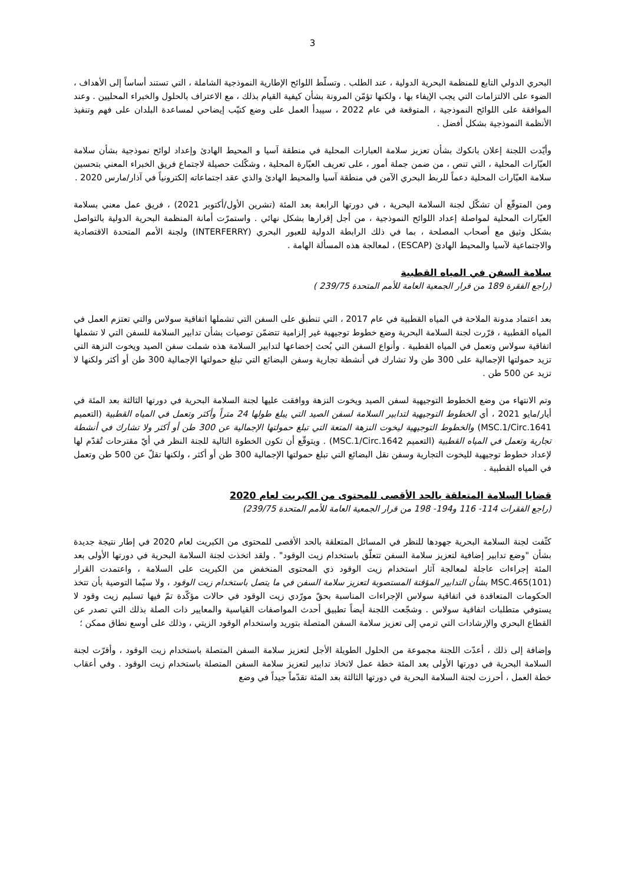3
البحري الدولي التابع للمنظمة البحرية الدولية ، عند الطلب . وتسلّط اللوائح الإطارية النموذجية الشاملة ، التي تستند أساساً إلى الأهداف ، الضوء على الالتزامات التي يجب الإيفاء بها ، ولكنها تؤمّن المرونة بشأن كيفية القيام بذلك ، مع الاعتراف بالحلول والخبراء المحليين . وعند الموافقة على اللوائح النموذجية ، المتوقعة في عام 2022 ، سيبدأ العمل على وضع كتيّب إيضاحي لمساعدة البلدان على فهم وتنفيذ الأنظمة النموذجية بشكل أفضل .
وأيّدت اللجنة إعلان بانكوك بشأن تعزيز سلامة العبارات المحلية في منطقة آسيا و المحيط الهادئ وإعداد لوائح نموذجية بشأن سلامة العبّارات المحلية ، التي تنص ، من ضمن جملة أمور ، على تعريف العبّارة المحلية ، وشكّلت حصيلة لاجتماع فريق الخبراء المعني بتحسين سلامة العبّارات المحلية دعماً للربط البحري الآمن في منطقة آسيا والمحيط الهادئ والذي عقد اجتماعاته إلكترونياً في آذار/مارس 2020 .
ومن المتوقّع أن تشكّل لجنة السلامة البحرية ، في دورتها الرابعة بعد المئة (تشرين الأول/أكتوبر 2021) ، فريق عمل معني بسلامة العبّارات المحلية لمواصلة إعداد اللوائح النموذجية ، من أجل إقرارها بشكل نهائي . واستمرّت أمانة المنظمة البحرية الدولية بالتواصل بشكل وثيق مع أصحاب المصلحة ، بما في ذلك الرابطة الدولية للعبور البحري (INTERFERRY) ولجنة الأمم المتحدة الاقتصادية والاجتماعية لآسيا والمحيط الهادئ (ESCAP) ، لمعالجة هذه المسألة الهامة .
سلامة السفن في المياه القطبية
(راجع الفقرة 189 من قرار الجمعية العامة للأمم المتحدة 239/75 )
بعد اعتماد مدونة الملاحة في المياه القطبية في عام 2017 ، التي تنطبق على السفن التي تشملها اتفاقية سولاس والتي تعتزم العمل في المياه القطبية ، قرّرت لجنة السلامة البحرية وضع خطوط توجيهية غير إلزامية تتضمّن توصيات بشأن تدابير السلامة للسفن التي لا تشملها اتفاقية سولاس وتعمل في المياه القطبية . وأنواع السفن التي بُحث إخضاعها لتدابير السلامة هذه شملت سفن الصيد ويخوت النزهة التي تزيد حمولتها الإجمالية على 300 طن ولا تشارك في أنشطة تجارية وسفن البضائع التي تبلغ حمولتها الإجمالية 300 طن أو أكثر ولكنها لا تزيد عن 500 طن .
وتم الانتهاء من وضع الخطوط التوجيهية لسفن الصيد ويخوت النزهة ووافقت عليها لجنة السلامة البحرية في دورتها الثالثة بعد المئة في أيار/مايو 2021 ، أي الخطوط التوجيهية لتدابير السلامة لسفن الصيد التي يبلغ طولها 24 متراً وأكثر وتعمل في المياه القطبية (التعميم MSC.1/Circ.1641) والخطوط التوجيهية ليخوت النزهة المتعة التي تبلغ حمولتها الإجمالية عن 300 طن أو أكثر ولا تشارك في أنشطة تجارية وتعمل في المياه القطبية (التعميم MSC.1/Circ.1642) . ويتوقّع أن تكون الخطوة التالية للجنة النظر في أيّ مقترحات تُقدّم لها لإعداد خطوط توجيهية لليخوت التجارية وسفن نقل البضائع التي تبلغ حمولتها الإجمالية 300 طن أو أكثر ، ولكنها تقلّ عن 500 طن وتعمل في المياه القطبية .
قضايا السلامة المتعلقة بالحد الأقصى للمحتوى من الكبريت لعام 2020
(راجع الفقرات 114- 116 و194- 198 من قرار الجمعية العامة للأمم المتحدة 239/75)
كثّفت لجنة السلامة البحرية جهودها للنظر في المسائل المتعلقة بالحد الأقصى للمحتوى من الكبريت لعام 2020 في إطار نتيجة جديدة بشأن "وضع تدابير إضافية لتعزيز سلامة السفن تتعلّق باستخدام زيت الوقود" . ولقد اتخذت لجنة السلامة البحرية في دورتها الأولى بعد المئة إجراءات عاجلة لمعالجة آثار استخدام زيت الوقود ذي المحتوى المنخفض من الكبريت على السلامة ، واعتمدت القرار MSC.465(101) بشأن التدابير المؤقتة المستصوبة لتعزيز سلامة السفن في ما يتصل باستخدام زيت الوقود ، ولا سيّما التوصية بأن تتخذ الحكومات المتعاقدة في اتفاقية سولاس الإجراءات المناسبة بحقّ مورّدي زيت الوقود في حالات مؤكّدة تمّ فيها تسليم زيت وقود لا يستوفي متطلبات اتفاقية سولاس . وشجّعت اللجنة أيضاً تطبيق أحدث المواصفات القياسية والمعايير ذات الصلة بذلك التي تصدر عن القطاع البحري والإرشادات التي ترمي إلى تعزيز سلامة السفن المتصلة بتوريد واستخدام الوقود الزيتي ، وذلك على أوسع نطاق ممكن ؛
وإضافة إلى ذلك ، أعدّت اللجنة مجموعة من الحلول الطويلة الأجل لتعزيز سلامة السفن المتصلة باستخدام زيت الوقود ، وأقرّت لجنة السلامة البحرية في دورتها الأولى بعد المئة خطة عمل لاتخاذ تدابير لتعزيز سلامة السفن المتصلة باستخدام زيت الوقود . وفي أعقاب خطة العمل ، أحرزت لجنة السلامة البحرية في دورتها الثالثة بعد المئة تقدّماً جيداً في وضع